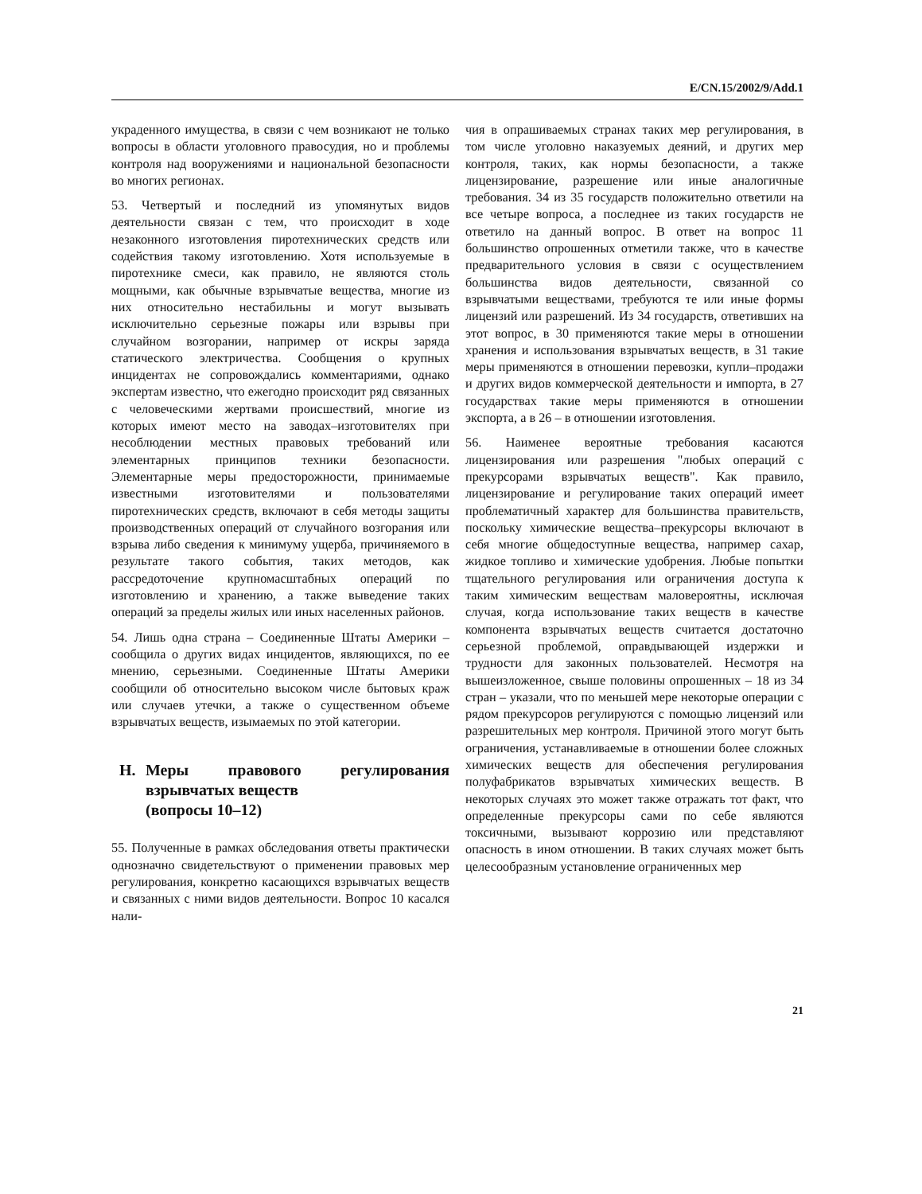E/CN.15/2002/9/Add.1
украденного имущества, в связи с чем возникают не только вопросы в области уголовного правосудия, но и проблемы контроля над вооружениями и национальной безопасности во многих регионах.
53. Четвертый и последний из упомянутых видов деятельности связан с тем, что происходит в ходе незаконного изготовления пиротехнических средств или содействия такому изготовлению. Хотя используемые в пиротехнике смеси, как правило, не являются столь мощными, как обычные взрывчатые вещества, многие из них относительно нестабильны и могут вызывать исключительно серьезные пожары или взрывы при случайном возгорании, например от искры заряда статического электричества. Сообщения о крупных инцидентах не сопровождались комментариями, однако экспертам известно, что ежегодно происходит ряд связанных с человеческими жертвами происшествий, многие из которых имеют место на заводах–изготовителях при несоблюдении местных правовых требований или элементарных принципов техники безопасности. Элементарные меры предосторожности, принимаемые известными изготовителями и пользователями пиротехнических средств, включают в себя методы защиты производственных операций от случайного возгорания или взрыва либо сведения к минимуму ущерба, причиняемого в результате такого события, таких методов, как рассредоточение крупномасштабных операций по изготовлению и хранению, а также выведение таких операций за пределы жилых или иных населенных районов.
54. Лишь одна страна – Соединенные Штаты Америки – сообщила о других видах инцидентов, являющихся, по ее мнению, серьезными. Соединенные Штаты Америки сообщили об относительно высоком числе бытовых краж или случаев утечки, а также о существенном объеме взрывчатых веществ, изымаемых по этой категории.
H. Меры правового регулирования взрывчатых веществ
(вопросы 10–12)
55. Полученные в рамках обследования ответы практически однозначно свидетельствуют о применении правовых мер регулирования, конкретно касающихся взрывчатых веществ и связанных с ними видов деятельности. Вопрос 10 касался нали-
чия в опрашиваемых странах таких мер регулирования, в том числе уголовно наказуемых деяний, и других мер контроля, таких, как нормы безопасности, а также лицензирование, разрешение или иные аналогичные требования. 34 из 35 государств положительно ответили на все четыре вопроса, а последнее из таких государств не ответило на данный вопрос. В ответ на вопрос 11 большинство опрошенных отметили также, что в качестве предварительного условия в связи с осуществлением большинства видов деятельности, связанной со взрывчатыми веществами, требуются те или иные формы лицензий или разрешений. Из 34 государств, ответивших на этот вопрос, в 30 применяются такие меры в отношении хранения и использования взрывчатых веществ, в 31 такие меры применяются в отношении перевозки, купли–продажи и других видов коммерческой деятельности и импорта, в 27 государствах такие меры применяются в отношении экспорта, а в 26 – в отношении изготовления.
56. Наименее вероятные требования касаются лицензирования или разрешения "любых операций с прекурсорами взрывчатых веществ". Как правило, лицензирование и регулирование таких операций имеет проблематичный характер для большинства правительств, поскольку химические вещества–прекурсоры включают в себя многие общедоступные вещества, например сахар, жидкое топливо и химические удобрения. Любые попытки тщательного регулирования или ограничения доступа к таким химическим веществам маловероятны, исключая случая, когда использование таких веществ в качестве компонента взрывчатых веществ считается достаточно серьезной проблемой, оправдывающей издержки и трудности для законных пользователей. Несмотря на вышеизложенное, свыше половины опрошенных – 18 из 34 стран – указали, что по меньшей мере некоторые операции с рядом прекурсоров регулируются с помощью лицензий или разрешительных мер контроля. Причиной этого могут быть ограничения, устанавливаемые в отношении более сложных химических веществ для обеспечения регулирования полуфабрикатов взрывчатых химических веществ. В некоторых случаях это может также отражать тот факт, что определенные прекурсоры сами по себе являются токсичными, вызывают коррозию или представляют опасность в ином отношении. В таких случаях может быть целесообразным установление ограниченных мер
21